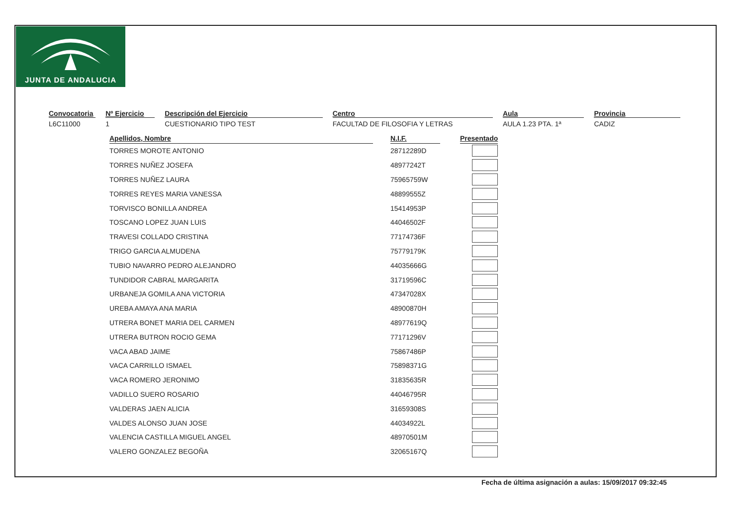JUNTA DE ANDALUCIA
Convocatoria
L6C11000
Nº Ejercicio
1
Descripción del Ejercicio
CUESTIONARIO TIPO TEST
Centro
FACULTAD DE FILOSOFIA Y LETRAS
Aula
AULA 1.23 PTA. 1ª
Provincia
CADIZ
| Apellidos, Nombre | | N.I.F. | | Presentado |
| --- | --- | --- | --- | --- |
| TORRES MOROTE ANTONIO | | 28712289D | | |
| TORRES NUÑEZ JOSEFA | | 48977242T | | |
| TORRES NUÑEZ LAURA | | 75965759W | | |
| TORRES REYES MARIA VANESSA | | 48899555Z | | |
| TORVISCO BONILLA ANDREA | | 15414953P | | |
| TOSCANO LOPEZ JUAN LUIS | | 44046502F | | |
| TRAVESI COLLADO CRISTINA | | 77174736F | | |
| TRIGO GARCIA ALMUDENA | | 75779179K | | |
| TUBIO NAVARRO PEDRO ALEJANDRO | | 44035666G | | |
| TUNDIDOR CABRAL MARGARITA | | 31719596C | | |
| URBANEJA GOMILA ANA VICTORIA | | 47347028X | | |
| UREBA AMAYA ANA MARIA | | 48900870H | | |
| UTRERA BONET MARIA DEL CARMEN | | 48977619Q | | |
| UTRERA BUTRON ROCIO GEMA | | 77171296V | | |
| VACA ABAD JAIME | | 75867486P | | |
| VACA CARRILLO ISMAEL | | 75898371G | | |
| VACA ROMERO JERONIMO | | 31835635R | | |
| VADILLO SUERO ROSARIO | | 44046795R | | |
| VALDERAS JAEN ALICIA | | 31659308S | | |
| VALDES ALONSO JUAN JOSE | | 44034922L | | |
| VALENCIA CASTILLA MIGUEL ANGEL | | 48970501M | | |
| VALERO GONZALEZ BEGOÑA | | 32065167Q | | |
Fecha de última asignación a aulas: 15/09/2017 09:32:45